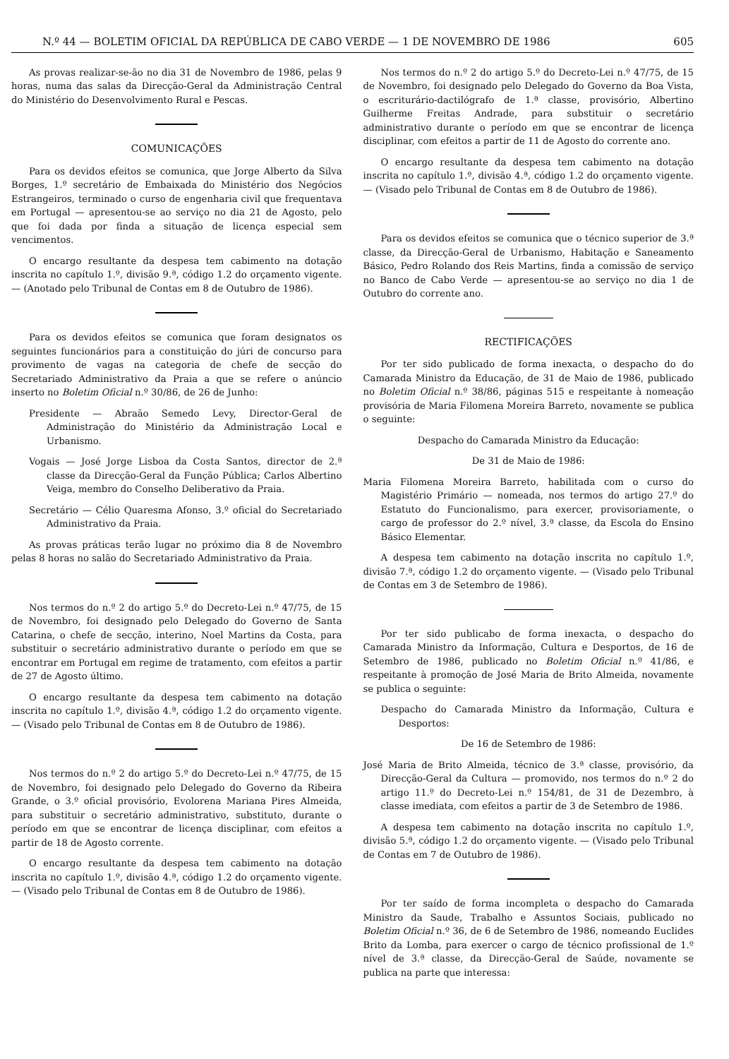N.º 44 — BOLETIM OFICIAL DA REPÚBLICA DE CABO VERDE — 1 DE NOVEMBRO DE 1986 605
As provas realizar-se-ão no dia 31 de Novembro de 1986, pelas 9 horas, numa das salas da Direcção-Geral da Administração Central do Ministério do Desenvolvimento Rural e Pescas.
COMUNICAÇÕES
Para os devidos efeitos se comunica, que Jorge Alberto da Silva Borges, 1.º secretário de Embaixada do Ministério dos Negócios Estrangeiros, terminado o curso de engenharia civil que frequentava em Portugal — apresentou-se ao serviço no dia 21 de Agosto, pelo que foi dada por finda a situação de licença especial sem vencimentos.
O encargo resultante da despesa tem cabimento na dotação inscrita no capítulo 1.º, divisão 9.ª, código 1.2 do orçamento vigente. — (Anotado pelo Tribunal de Contas em 8 de Outubro de 1986).
Para os devidos efeitos se comunica que foram designatos os seguintes funcionários para a constituição do júri de concurso para provimento de vagas na categoria de chefe de secção do Secretariado Administrativo da Praia a que se refere o anúncio inserto no Boletim Oficial n.º 30/86, de 26 de Junho:
Presidente — Abraão Semedo Levy, Director-Geral de Administração do Ministério da Administração Local e Urbanismo.
Vogais — José Jorge Lisboa da Costa Santos, director de 2.ª classe da Direcção-Geral da Função Pública; Carlos Albertino Veiga, membro do Conselho Deliberativo da Praia.
Secretário — Célio Quaresma Afonso, 3.º oficial do Secretariado Administrativo da Praia.
As provas práticas terão lugar no próximo dia 8 de Novembro pelas 8 horas no salão do Secretariado Administrativo da Praia.
Nos termos do n.º 2 do artigo 5.º do Decreto-Lei n.º 47/75, de 15 de Novembro, foi designado pelo Delegado do Governo de Santa Catarina, o chefe de secção, interino, Noel Martins da Costa, para substituir o secretário administrativo durante o período em que se encontrar em Portugal em regime de tratamento, com efeitos a partir de 27 de Agosto último.
O encargo resultante da despesa tem cabimento na dotação inscrita no capítulo 1.º, divisão 4.ª, código 1.2 do orçamento vigente. — (Visado pelo Tribunal de Contas em 8 de Outubro de 1986).
Nos termos do n.º 2 do artigo 5.º do Decreto-Lei n.º 47/75, de 15 de Novembro, foi designado pelo Delegado do Governo da Ribeira Grande, o 3.º oficial provisório, Evolorena Mariana Pires Almeida, para substituir o secretário administrativo, substituto, durante o período em que se encontrar de licença disciplinar, com efeitos a partir de 18 de Agosto corrente.
O encargo resultante da despesa tem cabimento na dotação inscrita no capítulo 1.º, divisão 4.ª, código 1.2 do orçamento vigente. — (Visado pelo Tribunal de Contas em 8 de Outubro de 1986).
Nos termos do n.º 2 do artigo 5.º do Decreto-Lei n.º 47/75, de 15 de Novembro, foi designado pelo Delegado do Governo da Boa Vista, o escriturário-dactilógrafo de 1.ª classe, provisório, Albertino Guilherme Freitas Andrade, para substituir o secretário administrativo durante o período em que se encontrar de licença disciplinar, com efeitos a partir de 11 de Agosto do corrente ano.
O encargo resultante da despesa tem cabimento na dotação inscrita no capítulo 1.º, divisão 4.ª, código 1.2 do orçamento vigente. — (Visado pelo Tribunal de Contas em 8 de Outubro de 1986).
Para os devidos efeitos se comunica que o técnico superior de 3.ª classe, da Direcção-Geral de Urbanismo, Habitação e Saneamento Básico, Pedro Rolando dos Reis Martins, finda a comissão de serviço no Banco de Cabo Verde — apresentou-se ao serviço no dia 1 de Outubro do corrente ano.
RECTIFICAÇÕES
Por ter sido publicado de forma inexacta, o despacho do do Camarada Ministro da Educação, de 31 de Maio de 1986, publicado no Boletim Oficial n.º 38/86, páginas 515 e respeitante à nomeação provisória de Maria Filomena Moreira Barreto, novamente se publica o seguinte:
Despacho do Camarada Ministro da Educação:
De 31 de Maio de 1986:
Maria Filomena Moreira Barreto, habilitada com o curso do Magistério Primário — nomeada, nos termos do artigo 27.º do Estatuto do Funcionalismo, para exercer, provisoriamente, o cargo de professor do 2.º nível, 3.ª classe, da Escola do Ensino Básico Elementar.
A despesa tem cabimento na dotação inscrita no capítulo 1.º, divisão 7.ª, código 1.2 do orçamento vigente. — (Visado pelo Tribunal de Contas em 3 de Setembro de 1986).
Por ter sido publicabo de forma inexacta, o despacho do Camarada Ministro da Informação, Cultura e Desportos, de 16 de Setembro de 1986, publicado no Boletim Oficial n.º 41/86, e respeitante à promoção de José Maria de Brito Almeida, novamente se publica o seguinte:
Despacho do Camarada Ministro da Informação, Cultura e Desportos:
De 16 de Setembro de 1986:
José Maria de Brito Almeida, técnico de 3.ª classe, provisório, da Direcção-Geral da Cultura — promovido, nos termos do n.º 2 do artigo 11.º do Decreto-Lei n.º 154/81, de 31 de Dezembro, à classe imediata, com efeitos a partir de 3 de Setembro de 1986.
A despesa tem cabimento na dotação inscrita no capítulo 1.º, divisão 5.ª, código 1.2 do orçamento vigente. — (Visado pelo Tribunal de Contas em 7 de Outubro de 1986).
Por ter saído de forma incompleta o despacho do Camarada Ministro da Saude, Trabalho e Assuntos Sociais, publicado no Boletim Oficial n.º 36, de 6 de Setembro de 1986, nomeando Euclides Brito da Lomba, para exercer o cargo de técnico profissional de 1.º nível de 3.ª classe, da Direcção-Geral de Saúde, novamente se publica na parte que interessa: